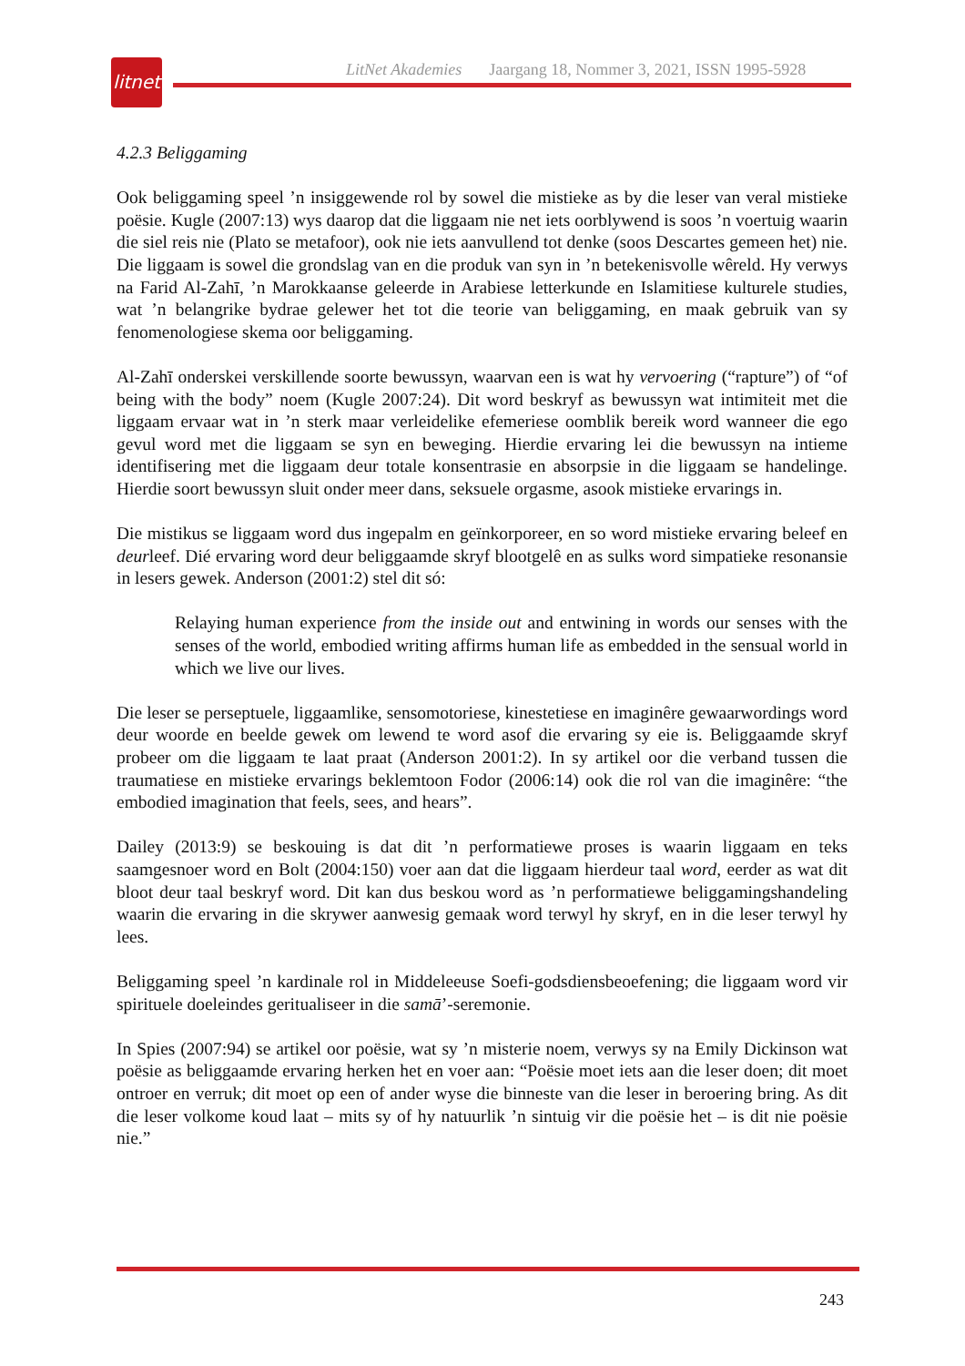litnet
LitNet Akademies Jaargang 18, Nommer 3, 2021, ISSN 1995-5928
4.2.3 Beliggaming
Ook beliggaming speel ’n insiggewende rol by sowel die mistieke as by die leser van veral mistieke poësie. Kugle (2007:13) wys daarop dat die liggaam nie net iets oorblywend is soos ’n voertuig waarin die siel reis nie (Plato se metafoor), ook nie iets aanvullend tot denke (soos Descartes gemeen het) nie. Die liggaam is sowel die grondslag van en die produk van syn in ’n betekenisvolle wêreld. Hy verwys na Farid Al-Zahī, ’n Marokkaanse geleerde in Arabiese letterkunde en Islamitiese kulturele studies, wat ’n belangrike bydrae gelewer het tot die teorie van beliggaming, en maak gebruik van sy fenomenologiese skema oor beliggaming.
Al-Zahī onderskei verskillende soorte bewussyn, waarvan een is wat hy vervoering (“rapture”) of “of being with the body” noem (Kugle 2007:24). Dit word beskryf as bewussyn wat intimiteit met die liggaam ervaar wat in ’n sterk maar verleidelike efemeriese oomblik bereik word wanneer die ego gevul word met die liggaam se syn en beweging. Hierdie ervaring lei die bewussyn na intieme identifisering met die liggaam deur totale konsentrasie en absorpsie in die liggaam se handelinge. Hierdie soort bewussyn sluit onder meer dans, seksuele orgasme, asook mistieke ervarings in.
Die mistikus se liggaam word dus ingepalm en geïnkorporeer, en so word mistieke ervaring beleef en deurleef. Dié ervaring word deur beliggaamde skryf blootgelê en as sulks word simpatieke resonansie in lesers gewek. Anderson (2001:2) stel dit só:
Relaying human experience from the inside out and entwining in words our senses with the senses of the world, embodied writing affirms human life as embedded in the sensual world in which we live our lives.
Die leser se perseptuele, liggaamlike, sensomotoriese, kinestetiese en imaginêre gewaarwordings word deur woorde en beelde gewek om lewend te word asof die ervaring sy eie is. Beliggaamde skryf probeer om die liggaam te laat praat (Anderson 2001:2). In sy artikel oor die verband tussen die traumatiese en mistieke ervarings beklemtoon Fodor (2006:14) ook die rol van die imaginêre: “the embodied imagination that feels, sees, and hears”.
Dailey (2013:9) se beskouing is dat dit ’n performatiewe proses is waarin liggaam en teks saamgesnoer word en Bolt (2004:150) voer aan dat die liggaam hierdeur taal word, eerder as wat dit bloot deur taal beskryf word. Dit kan dus beskou word as ’n performatiewe beliggamingshandeling waarin die ervaring in die skrywer aanwesig gemaak word terwyl hy skryf, en in die leser terwyl hy lees.
Beliggaming speel ’n kardinale rol in Middeleeuse Soefi-godsdiensbeoefening; die liggaam word vir spirituele doeleindes geritualiseer in die samā’-seremonie.
In Spies (2007:94) se artikel oor poësie, wat sy ’n misterie noem, verwys sy na Emily Dickinson wat poësie as beliggaamde ervaring herken het en voer aan: “Poësie moet iets aan die leser doen; dit moet ontroer en verruk; dit moet op een of ander wyse die binneste van die leser in beroering bring. As dit die leser volkome koud laat – mits sy of hy natuurlik ’n sintuig vir die poësie het – is dit nie poësie nie.”
243